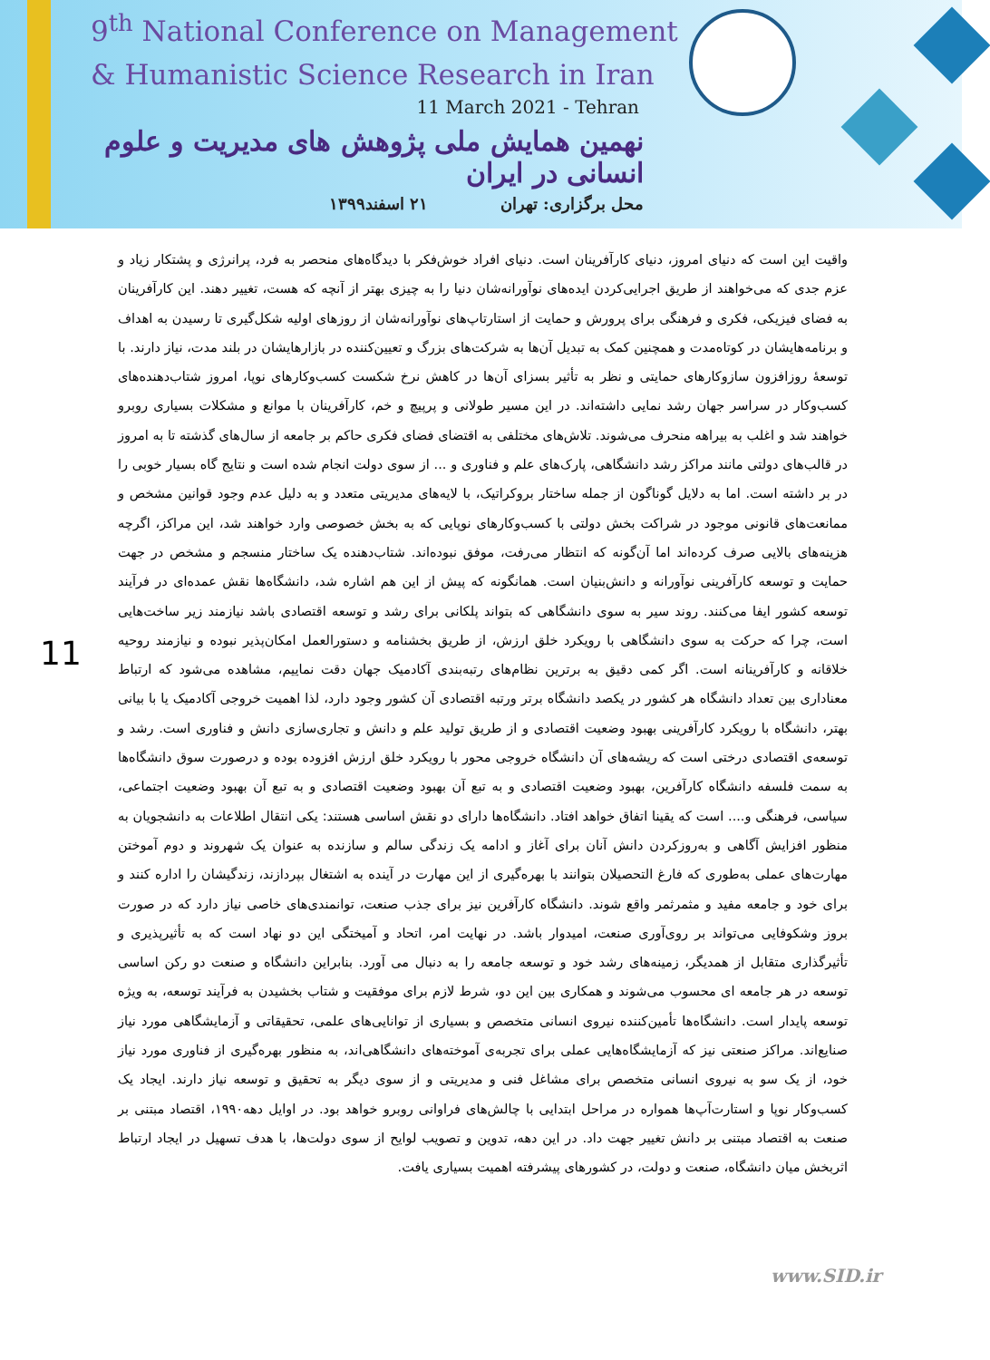9<sup>th</sup> National Conference on Management
& Humanistic Science Research in Iran
11 March 2021 - Tehran
نهمین همایش ملی پژوهش های مدیریت و علوم انسانی در ایران
محل برگزاری: تهران ۲۱ اسفند۱۳۹۹
11
واقیت این است که دنیای امروز، دنیای کارآفرینان است. دنیای افراد خوش‌فکر با دیدگاه‌های منحصر به فرد، پرانرژی و پشتکار زیاد و عزم جدی که می‌خواهند از طریق اجرایی‌کردن ایده‌های نوآورانه‌شان دنیا را به چیزی بهتر از آنچه که هست، تغییر دهند. این کارآفرینان به فضای فیزیکی، فکری و فرهنگی برای پرورش و حمایت از استارتاپ‌های نوآورانه‌شان از روزهای اولیه شکل‌گیری تا رسیدن به اهداف و برنامه‌هایشان در کوتاه‌مدت و همچنین کمک به تبدیل آن‌ها به شرکت‌های بزرگ و تعیین‌کننده در بازارهایشان در بلند مدت، نیاز دارند. با توسعۀ روزافزون سازوکارهای حمایتی و نظر به تأثیر بسزای آن‌ها در کاهش نرخ شکست کسب‌وکارهای نوپا، امروز شتاب‌دهنده‌های کسب‌وکار در سراسر جهان رشد نمایی داشته‌اند. در این مسیر طولانی و پرپیچ و خم، کارآفرینان با موانع و مشکلات بسیاری روبرو خواهند شد و اغلب به بیراهه منحرف می‌شوند. تلاش‌های مختلفی به اقتضای فضای فکری حاکم بر جامعه از سال‌های گذشته تا به امروز در قالب‌های دولتی مانند مراکز رشد دانشگاهی، پارک‌های علم و فناوری و ... از سوی دولت انجام شده است و نتایج گاه بسیار خوبی را در بر داشته است. اما به دلایل گوناگون از جمله ساختار بروکراتیک، با لایه‌های مدیریتی متعدد و به دلیل عدم وجود قوانین مشخص و ممانعت‌های قانونی موجود در شراکت بخش دولتی با کسب‌وکارهای نوپایی که به بخش خصوصی وارد خواهند شد، این مراکز، اگرچه هزینه‌های بالایی صرف کرده‌اند اما آن‌گونه که انتظار می‌رفت، موفق نبوده‌اند. شتاب‌دهنده یک ساختار منسجم و مشخص در جهت حمایت و توسعه کارآفرینی نوآورانه و دانش‌بنیان است. همانگونه که پیش از این هم اشاره شد، دانشگاه‌ها نقش عمده‌ای در فرآیند توسعه کشور ایفا می‌کنند. روند سیر به سوی دانشگاهی که بتواند پلکانی برای رشد و توسعه اقتصادی باشد نیازمند زیر ساخت‌هایی است، چرا که حرکت به سوی دانشگاهی با رویکرد خلق ارزش، از طریق بخشنامه و دستورالعمل امکان‌پذیر نبوده و نیازمند روحیه خلاقانه و کارآفرینانه است. اگر کمی دقیق به برترین نظام‌های رتبه‌بندی آکادمیک جهان دقت نماییم، مشاهده می‌شود که ارتباط معناداری بین تعداد دانشگاه هر کشور در یکصد دانشگاه برتر ورتبه اقتصادی آن کشور وجود دارد، لذا اهمیت خروجی آکادمیک یا با بیانی بهتر، دانشگاه با رویکرد کارآفرینی بهبود وضعیت اقتصادی و از طریق تولید علم و دانش و تجاری‌سازی دانش و فناوری است. رشد و توسعه‌ی اقتصادی درختی است که ریشه‌های آن دانشگاه خروجی محور با رویکرد خلق ارزش افزوده بوده و درصورت سوق دانشگاه‌ها به سمت فلسفه دانشگاه کارآفرین، بهبود وضعیت اقتصادی و به تبع آن بهبود وضعیت اقتصادی و به تبع آن بهبود وضعیت اجتماعی، سیاسی، فرهنگی و.... است که یقینا اتفاق خواهد افتاد. دانشگاه‌ها دارای دو نقش اساسی هستند: یکی انتقال اطلاعات به دانشجویان به منظور افزایش آگاهی و به‌روزکردن دانش آنان برای آغاز و ادامه یک زندگی سالم و سازنده به عنوان یک شهروند و دوم آموختن مهارت‌های عملی به‌طوری که فارغ التحصیلان بتوانند با بهره‌گیری از این مهارت در آینده به اشتغال بپردازند، زندگیشان را اداره کنند و برای خود و جامعه مفید و مثمرثمر واقع شوند. دانشگاه کارآفرین نیز برای جذب صنعت، توانمندی‌های خاصی نیاز دارد که در صورت بروز وشکوفایی می‌تواند بر روی‌آوری صنعت، امیدوار باشد. در نهایت امر، اتحاد و آمیختگی این دو نهاد است که به تأثیرپذیری و تأثیرگذاری متقابل از همدیگر، زمینه‌های رشد خود و توسعه جامعه را به دنبال می آورد. بنابراین دانشگاه و صنعت دو رکن اساسی توسعه در هر جامعه ای محسوب می‌شوند و همکاری بین این دو، شرط لازم برای موفقیت و شتاب بخشیدن به فرآیند توسعه، به ویژه توسعه پایدار است. دانشگاه‌ها تأمین‌کننده نیروی انسانی متخصص و بسیاری از توانایی‌های علمی، تحقیقاتی و آزمایشگاهی مورد نیاز صنایع‌اند. مراکز صنعتی نیز که آزمایشگاه‌هایی عملی برای تجربه‌ی آموخته‌های دانشگاهی‌اند، به منظور بهره‌گیری از فناوری مورد نیاز خود، از یک سو به نیروی انسانی متخصص برای مشاغل فنی و مدیریتی و از سوی دیگر به تحقیق و توسعه نیاز دارند. ایجاد یک کسب‌وکار نوپا و استارت‌آپ‌ها همواره در مراحل ابتدایی با چالش‌های فراوانی روبرو خواهد بود. در اوایل دهه۱۹۹۰، اقتصاد مبتنی بر صنعت به اقتصاد مبتنی بر دانش تغییر جهت داد. در این دهه، تدوین و تصویب لوایح از سوی دولت‌ها، با هدف تسهیل در ایجاد ارتباط اثربخش میان دانشگاه، صنعت و دولت، در کشورهای پیشرفته اهمیت بسیاری یافت.
www.SID.ir